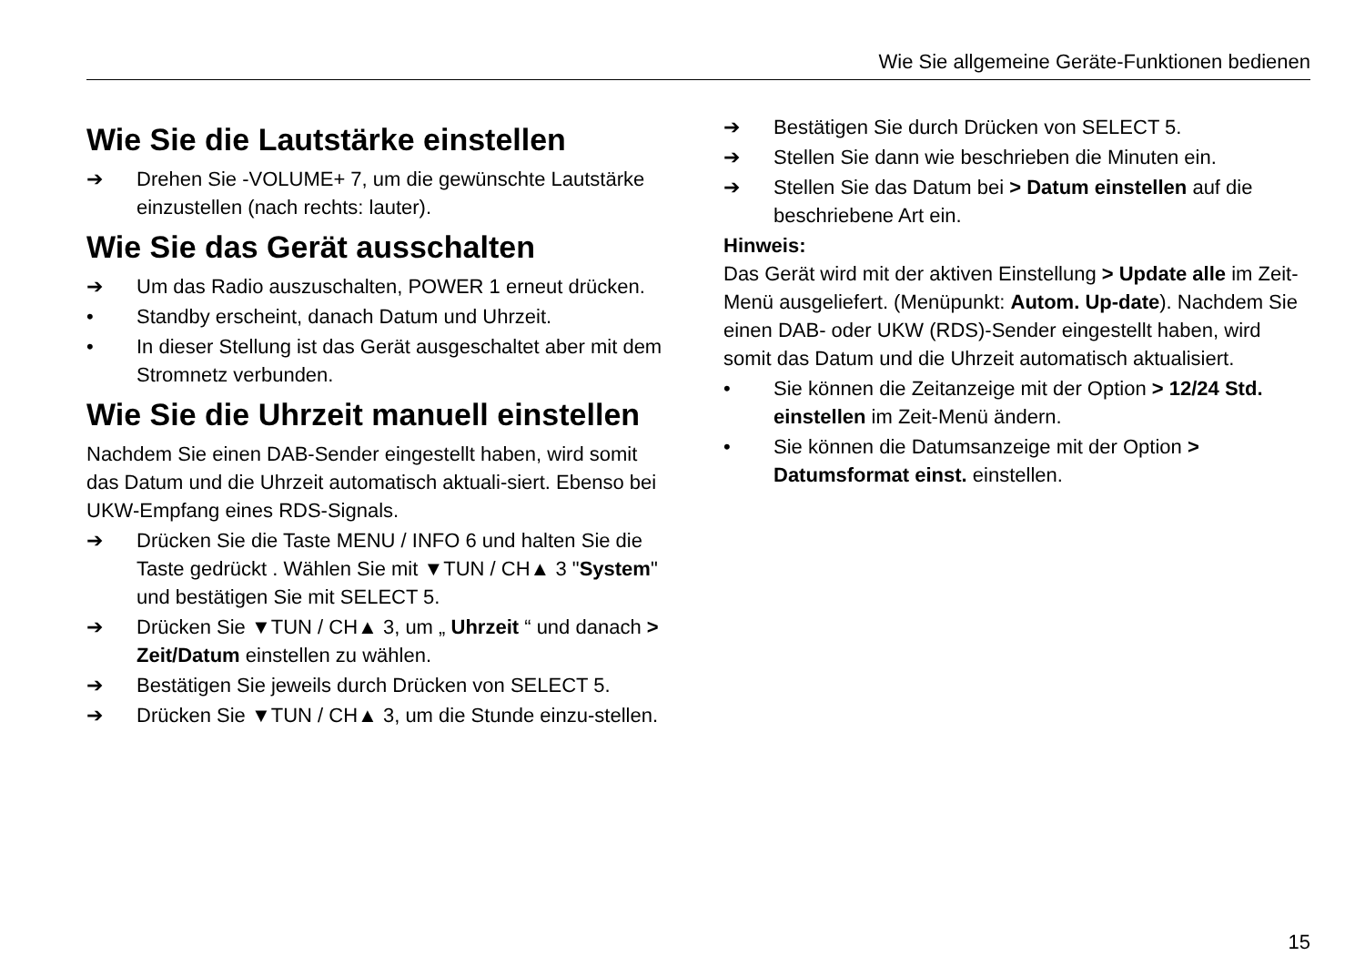Wie Sie allgemeine Geräte-Funktionen bedienen
Wie Sie die Lautstärke einstellen
➔ Drehen Sie -VOLUME+ 7, um die gewünschte Lautstärke einzustellen (nach rechts: lauter).
Wie Sie das Gerät ausschalten
➔ Um das Radio auszuschalten, POWER 1 erneut drücken.
• Standby erscheint, danach Datum und Uhrzeit.
• In dieser Stellung ist das Gerät ausgeschaltet aber mit dem Stromnetz verbunden.
Wie Sie die Uhrzeit manuell einstellen
Nachdem Sie einen DAB-Sender eingestellt haben, wird somit das Datum und die Uhrzeit automatisch aktuali-siert. Ebenso bei UKW-Empfang eines RDS-Signals.
➔ Drücken Sie die Taste MENU / INFO 6 und halten Sie die Taste gedrückt . Wählen Sie mit ▼TUN / CH▲ 3 "System" und bestätigen Sie mit SELECT 5.
➔ Drücken Sie ▼TUN / CH▲ 3, um „ Uhrzeit “ und danach > Zeit/Datum einstellen zu wählen.
➔ Bestätigen Sie jeweils durch Drücken von SELECT 5.
➔ Drücken Sie ▼TUN / CH▲ 3, um die Stunde einzu-stellen.
➔ Bestätigen Sie durch Drücken von SELECT 5.
➔ Stellen Sie dann wie beschrieben die Minuten ein.
➔ Stellen Sie das Datum bei > Datum einstellen auf die beschriebene Art ein.
Hinweis:
Das Gerät wird mit der aktiven Einstellung > Update alle im Zeit-Menü ausgeliefert. (Menüpunkt: Autom. Up-date). Nachdem Sie einen DAB- oder UKW (RDS)-Sender eingestellt haben, wird somit das Datum und die Uhrzeit automatisch aktualisiert.
• Sie können die Zeitanzeige mit der Option > 12/24 Std. einstellen im Zeit-Menü ändern.
• Sie können die Datumsanzeige mit der Option > Datumsformat einst. einstellen.
15